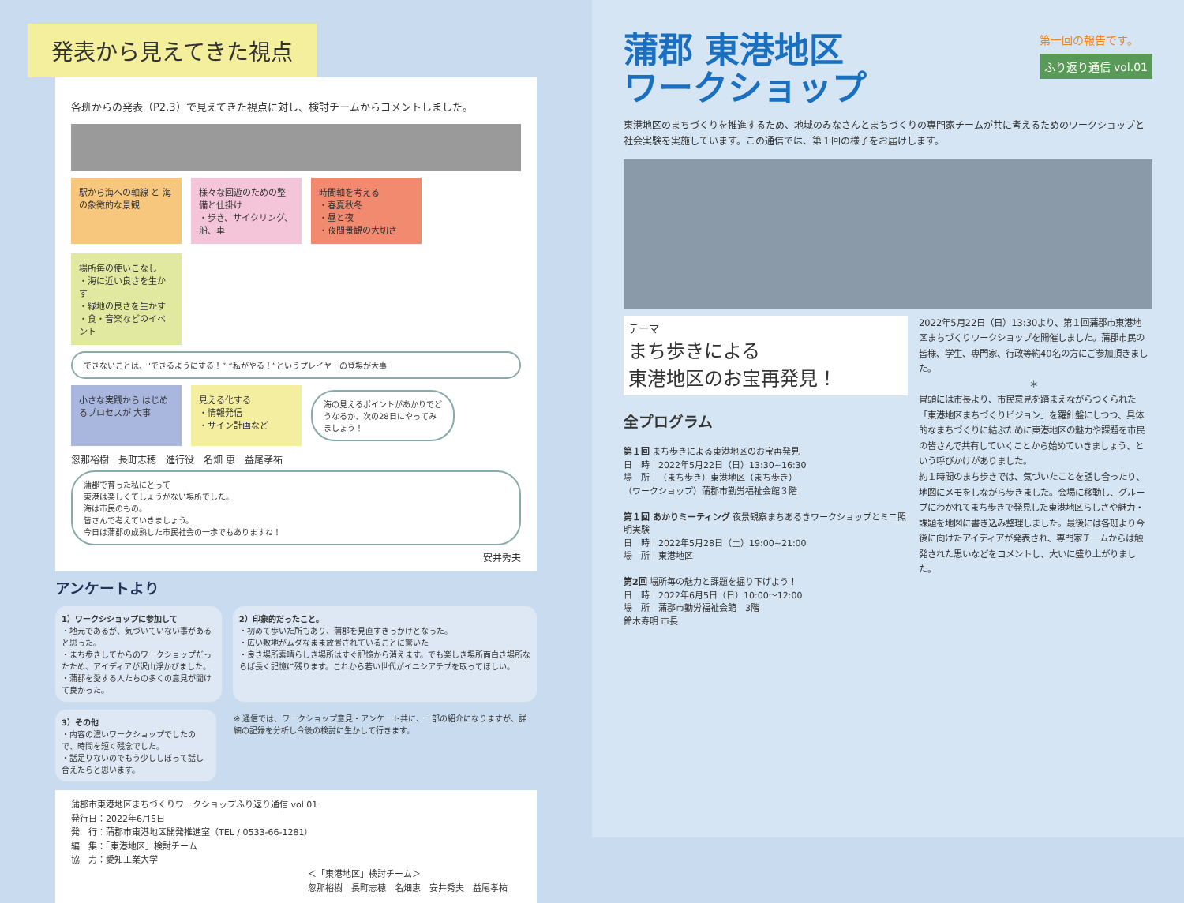発表から見えてきた視点
各班からの発表（P2,3）で見えてきた視点に対し、検討チームからコメントしました。
駅から海への軸線 と 海の象徴的な景観
様々な回遊のための整備と仕掛け
・歩き、サイクリング、船、車
時間軸を考える
・春夏秋冬
・昼と夜
・夜間景観の大切さ
場所毎の使いこなし
・海に近い良さを生かす
・緑地の良さを生かす
・食・音楽などのイベント
できないことは、“できるようにする！” “私がやる！”というプレイヤーの登場が大事
小さな実践から はじめるプロセスが 大事
見える化する
・情報発信
・サイン計画など
海の見えるポイントがあかりでどうなるか、次の28日にやってみましょう！
忽那裕樹　長町志穂　進行役　名畑 恵　益尾孝祐
蒲郡で育った私にとって
東港は楽しくてしょうがない場所でした。
海は市民のもの。
皆さんで考えていきましょう。
今日は蒲郡の成熟した市民社会の一歩でもありますね！
安井秀夫
アンケートより
1）ワークシショップに参加して
・地元であるが、気づいていない事があると思った。
・まち歩きしてからのワークショップだったため、アイディアが沢山浮かびました。
・蒲郡を愛する人たちの多くの意見が聞けて良かった。
2）印象的だったこと。
・初めて歩いた所もあり、蒲郡を見直すきっかけとなった。
・広い敷地がムダなまま放置されていることに驚いた
・良き場所素晴らしき場所はすぐ記憶から消えます。でも楽しき場所面白き場所ならば長く記憶に残ります。これから若い世代がイニシアチブを取ってほしい。
3）その他
・内容の濃いワークショップでしたので、時間を短く残念でした。
・話足りないのでもう少ししぼって話し合えたらと思います。
※ 通信では、ワークショップ意見・アンケート共に、一部の紹介になりますが、詳細の記録を分析し今後の検討に生かして行きます。
蒲郡市東港地区まちづくりワークショップふり返り通信 vol.01
発行日：2022年6月5日
発　行：蒲郡市東港地区開発推進室（TEL / 0533-66-1281）
編　集：「東港地区」検討チーム
協　力：愛知工業大学
＜「東港地区」検討チーム＞
忽那裕樹　長町志穂　名畑恵　安井秀夫　益尾孝祐
蒲郡 東港地区
ワークショップ
第一回の報告です。
ふり返り通信 vol.01
東港地区のまちづくりを推進するため、地域のみなさんとまちづくりの専門家チームが共に考えるためのワークショップと社会実験を実施しています。この通信では、第１回の様子をお届けします。
テーマ
まち歩きによる
東港地区のお宝再発見！
全プログラム
第１回 まち歩きによる東港地区のお宝再発見
日　時｜2022年5月22日（日）13:30~16:30
場　所｜（まち歩き）東港地区（まち歩き）
（ワークショップ）蒲郡市勤労福祉会館３階
第１回 あかりミーティング 夜景観察まちあるきワークショップとミニ照明実験
日　時｜2022年5月28日（土）19:00~21:00
場　所｜東港地区
第2回 場所毎の魅力と課題を掘り下げよう！
日　時｜2022年6月5日（日）10:00～12:00
場　所｜蒲郡市勤労福祉会館　3階
鈴木寿明 市長
2022年5月22日（日）13:30より、第１回蒲郡市東港地区まちづくりワークショップを開催しました。蒲郡市民の皆様、学生、専門家、行政等約40名の方にご参加頂きました。
＊
冒頭には市長より、市民意見を踏まえながらつくられた「東港地区まちづくりビジョン」を羅針盤にしつつ、具体的なまちづくりに結ぶために東港地区の魅力や課題を市民の皆さんで共有していくことから始めていきましょう、という呼びかけがありました。
約１時間のまち歩きでは、気づいたことを話し合ったり、地図にメモをしながら歩きました。会場に移動し、グループにわかれてまち歩きで発見した東港地区らしさや魅力・課題を地図に書き込み整理しました。最後には各班より今後に向けたアイディアが発表され、専門家チームからは触発された思いなどをコメントし、大いに盛り上がりました。